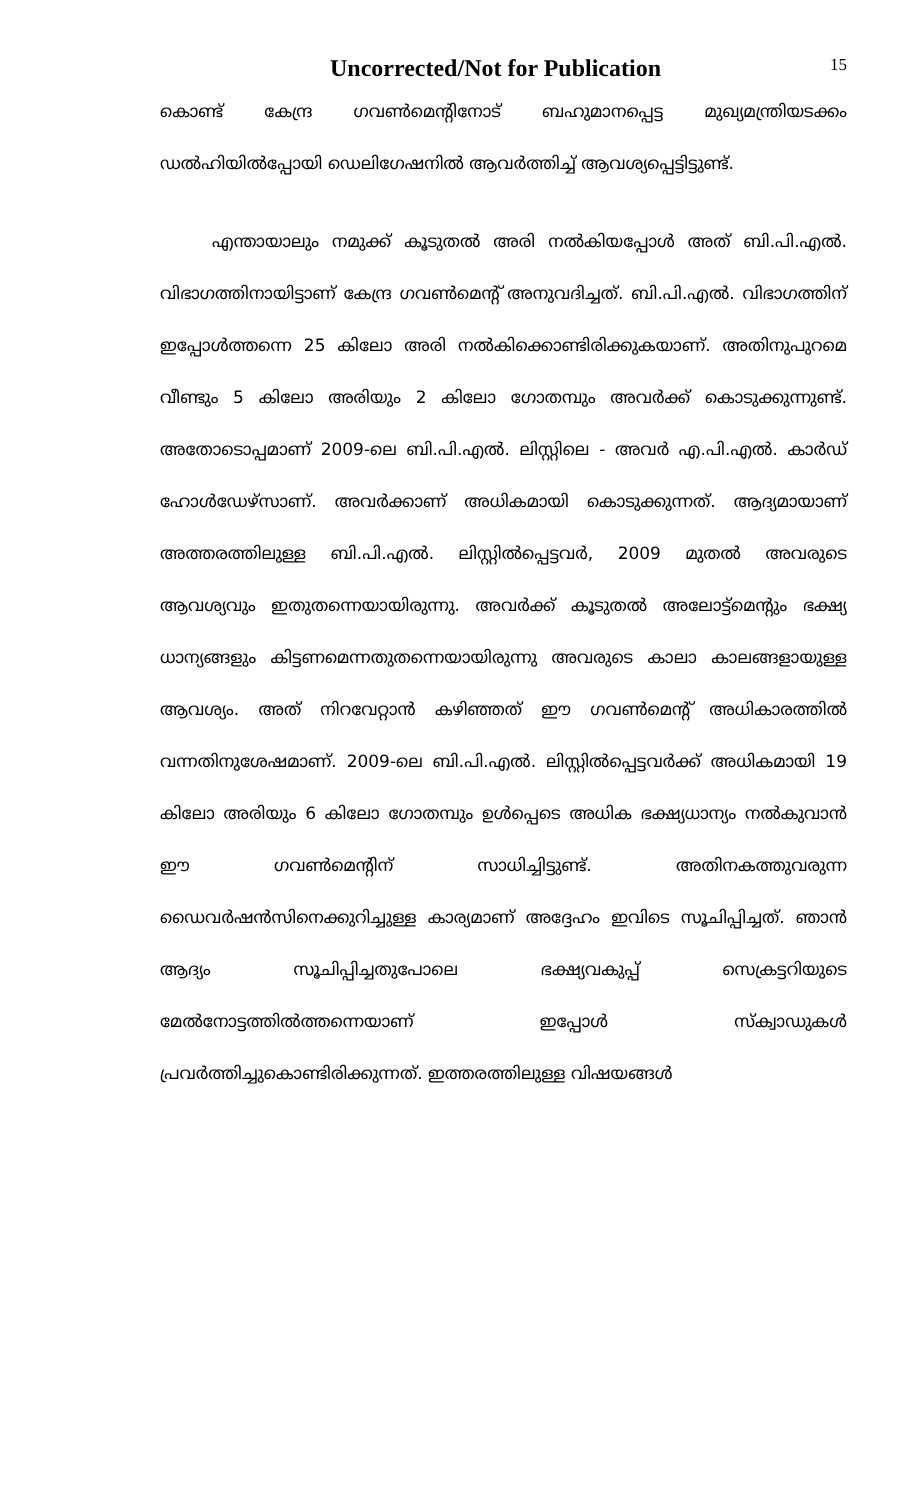Uncorrected/Not for Publication
15
കൊണ്ട് കേന്ദ്ര ഗവൺമെന്റിനോട് ബഹുമാനപ്പെട്ട മുഖ്യമന്ത്രിയടക്കം ഡൽഹിയിൽപ്പോയി ഡെലിഗേഷനിൽ ആവർത്തിച്ച് ആവശ്യപ്പെട്ടിട്ടുണ്ട്.
എന്തായാലും നമുക്ക് കൂടുതൽ അരി നൽകിയപ്പോൾ അത് ബി.പി.എൽ. വിഭാഗത്തിനായിട്ടാണ് കേന്ദ്ര ഗവൺമെന്റ് അനുവദിച്ചത്. ബി.പി.എൽ. വിഭാഗത്തിന് ഇപ്പോൾത്തന്നെ 25 കിലോ അരി നൽകിക്കൊണ്ടിരിക്കുകയാണ്. അതിനുപുറമെ വീണ്ടും 5 കിലോ അരിയും 2 കിലോ ഗോതമ്പും അവർക്ക് കൊടുക്കുന്നുണ്ട്. അതോടൊപ്പമാണ് 2009-ലെ ബി.പി.എൽ. ലിസ്റ്റിലെ - അവർ എ.പി.എൽ. കാർഡ് ഹോൾഡേഴ്സാണ്. അവർക്കാണ് അധികമായി കൊടുക്കുന്നത്. ആദ്യമായാണ് അത്തരത്തിലുള്ള ബി.പി.എൽ. ലിസ്റ്റിൽപ്പെട്ടവർ, 2009 മുതൽ അവരുടെ ആവശ്യവും ഇതുതന്നെയായിരുന്നു. അവർക്ക് കൂടുതൽ അലോട്ട്മെന്റും ഭക്ഷ്യ ധാന്യങ്ങളും കിട്ടണമെന്നതുതന്നെയായിരുന്നു അവരുടെ കാലാ കാലങ്ങളായുള്ള ആവശ്യം. അത് നിറവേറ്റാൻ കഴിഞ്ഞത് ഈ ഗവൺമെന്റ് അധികാരത്തിൽ വന്നതിനുശേഷമാണ്. 2009-ലെ ബി.പി.എൽ. ലിസ്റ്റിൽപ്പെട്ടവർക്ക് അധികമായി 19 കിലോ അരിയും 6 കിലോ ഗോതമ്പും ഉൾപ്പെടെ അധിക ഭക്ഷ്യധാന്യം നൽകുവാൻ ഈ ഗവൺമെന്റിന് സാധിച്ചിട്ടുണ്ട്. അതിനകത്തുവരുന്ന ഡൈവർഷൻസിനെക്കുറിച്ചുള്ള കാര്യമാണ് അദ്ദേഹം ഇവിടെ സൂചിപ്പിച്ചത്. ഞാൻ ആദ്യം സൂചിപ്പിച്ചതുപോലെ ഭക്ഷ്യവകുപ്പ് സെക്രട്ടറിയുടെ മേൽനോട്ടത്തിൽത്തന്നെയാണ് ഇപ്പോൾ സ്ക്വാഡുകൾ പ്രവർത്തിച്ചുകൊണ്ടിരിക്കുന്നത്. ഇത്തരത്തിലുള്ള വിഷയങ്ങൾ